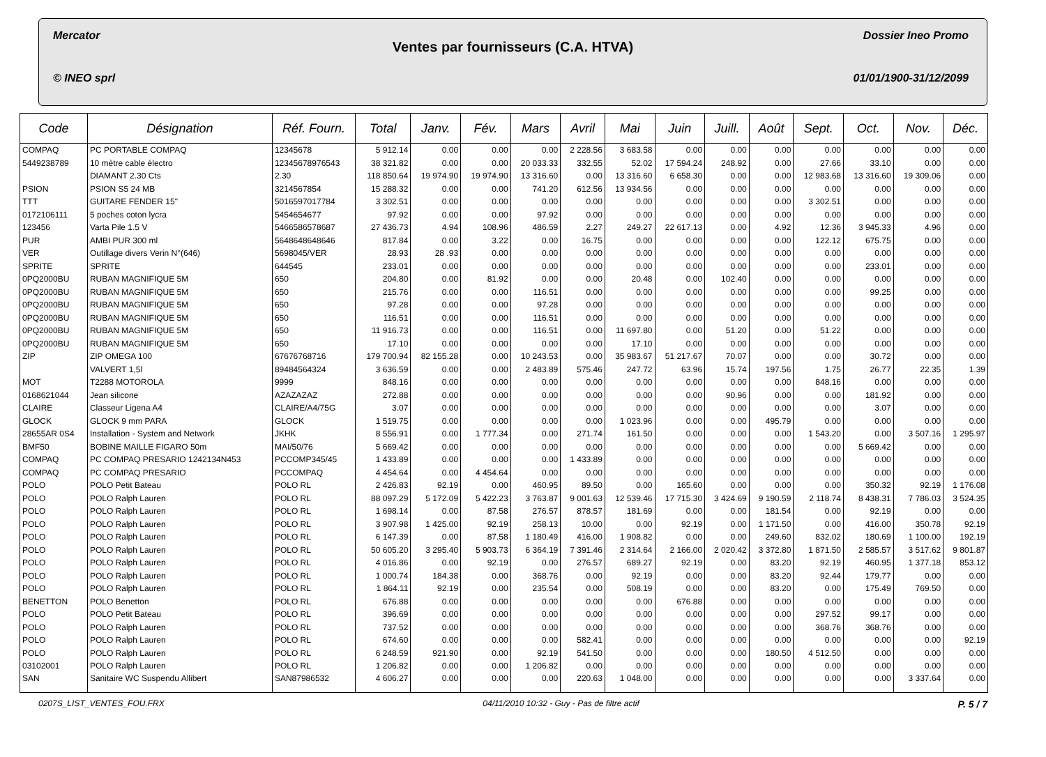Mercator Dossier Ineo Promo
Ventes par fournisseurs (C.A. HTVA)
© INEO sprl 01/01/1900-31/12/2099
| Code | Désignation | Réf. Fourn. | Total | Janv. | Fév. | Mars | Avril | Mai | Juin | Juill. | Août | Sept. | Oct. | Nov. | Déc. |
| --- | --- | --- | --- | --- | --- | --- | --- | --- | --- | --- | --- | --- | --- | --- | --- |
| COMPAQ | PC PORTABLE COMPAQ | 12345678 | 5 912.14 | 0.00 | 0.00 | 0.00 | 2 228.56 | 3 683.58 | 0.00 | 0.00 | 0.00 | 0.00 | 0.00 | 0.00 | 0.00 |
| 5449238789 | 10 mètre cable électro | 12345678976543 | 38 321.82 | 0.00 | 0.00 | 20 033.33 | 332.55 | 52.02 | 17 594.24 | 248.92 | 0.00 | 27.66 | 33.10 | 0.00 | 0.00 |
| | DIAMANT 2.30 Cts | 2.30 | 118 850.64 | 19 974.90 | 19 974.90 | 13 316.60 | 0.00 | 13 316.60 | 6 658.30 | 0.00 | 0.00 | 12 983.68 | 13 316.60 | 19 309.06 | 0.00 |
| PSION | PSION S5 24 MB | 3214567854 | 15 288.32 | 0.00 | 0.00 | 741.20 | 612.56 | 13 934.56 | 0.00 | 0.00 | 0.00 | 0.00 | 0.00 | 0.00 | 0.00 |
| TTT | GUITARE FENDER 15" | 5016597017784 | 3 302.51 | 0.00 | 0.00 | 0.00 | 0.00 | 0.00 | 0.00 | 0.00 | 0.00 | 3 302.51 | 0.00 | 0.00 | 0.00 |
| 0172106111 | 5 poches coton lycra | 5454654677 | 97.92 | 0.00 | 0.00 | 97.92 | 0.00 | 0.00 | 0.00 | 0.00 | 0.00 | 0.00 | 0.00 | 0.00 | 0.00 |
| 123456 | Varta Pile 1.5 V | 5466586578687 | 27 436.73 | 4.94 | 108.96 | 486.59 | 2.27 | 249.27 | 22 617.13 | 0.00 | 4.92 | 12.36 | 3 945.33 | 4.96 | 0.00 |
| PUR | AMBI PUR 300 ml | 5648648648646 | 817.84 | 0.00 | 3.22 | 0.00 | 16.75 | 0.00 | 0.00 | 0.00 | 0.00 | 122.12 | 675.75 | 0.00 | 0.00 |
| VER | Outillage divers Verin N°(646) | 5698045/VER | 28.93 | 28 .93 | 0.00 | 0.00 | 0.00 | 0.00 | 0.00 | 0.00 | 0.00 | 0.00 | 0.00 | 0.00 | 0.00 |
| SPRITE | SPRITE | 644545 | 233.01 | 0.00 | 0.00 | 0.00 | 0.00 | 0.00 | 0.00 | 0.00 | 0.00 | 0.00 | 233.01 | 0.00 | 0.00 |
| 0PQ2000BU | RUBAN MAGNIFIQUE 5M | 650 | 204.80 | 0.00 | 81.92 | 0.00 | 0.00 | 20.48 | 0.00 | 102.40 | 0.00 | 0.00 | 0.00 | 0.00 | 0.00 |
| 0PQ2000BU | RUBAN MAGNIFIQUE 5M | 650 | 215.76 | 0.00 | 0.00 | 116.51 | 0.00 | 0.00 | 0.00 | 0.00 | 0.00 | 0.00 | 99.25 | 0.00 | 0.00 |
| 0PQ2000BU | RUBAN MAGNIFIQUE 5M | 650 | 97.28 | 0.00 | 0.00 | 97.28 | 0.00 | 0.00 | 0.00 | 0.00 | 0.00 | 0.00 | 0.00 | 0.00 | 0.00 |
| 0PQ2000BU | RUBAN MAGNIFIQUE 5M | 650 | 116.51 | 0.00 | 0.00 | 116.51 | 0.00 | 0.00 | 0.00 | 0.00 | 0.00 | 0.00 | 0.00 | 0.00 | 0.00 |
| 0PQ2000BU | RUBAN MAGNIFIQUE 5M | 650 | 11 916.73 | 0.00 | 0.00 | 116.51 | 0.00 | 11 697.80 | 0.00 | 51.20 | 0.00 | 51.22 | 0.00 | 0.00 | 0.00 |
| 0PQ2000BU | RUBAN MAGNIFIQUE 5M | 650 | 17.10 | 0.00 | 0.00 | 0.00 | 0.00 | 17.10 | 0.00 | 0.00 | 0.00 | 0.00 | 0.00 | 0.00 | 0.00 |
| ZIP | ZIP OMEGA 100 | 67676768716 | 179 700.94 | 82 155.28 | 0.00 | 10 243.53 | 0.00 | 35 983.67 | 51 217.67 | 70.07 | 0.00 | 0.00 | 30.72 | 0.00 | 0.00 |
| | VALVERT 1,5l | 89484564324 | 3 636.59 | 0.00 | 0.00 | 2 483.89 | 575.46 | 247.72 | 63.96 | 15.74 | 197.56 | 1.75 | 26.77 | 22.35 | 1.39 |
| MOT | T2288 MOTOROLA | 9999 | 848.16 | 0.00 | 0.00 | 0.00 | 0.00 | 0.00 | 0.00 | 0.00 | 0.00 | 848.16 | 0.00 | 0.00 | 0.00 |
| 0168621044 | Jean silicone | AZAZAZAZ | 272.88 | 0.00 | 0.00 | 0.00 | 0.00 | 0.00 | 0.00 | 90.96 | 0.00 | 0.00 | 181.92 | 0.00 | 0.00 |
| CLAIRE | Classeur Ligena A4 | CLAIRE/A4/75G | 3.07 | 0.00 | 0.00 | 0.00 | 0.00 | 0.00 | 0.00 | 0.00 | 0.00 | 0.00 | 3.07 | 0.00 | 0.00 |
| GLOCK | GLOCK 9 mm PARA | GLOCK | 1 519.75 | 0.00 | 0.00 | 0.00 | 0.00 | 1 023.96 | 0.00 | 0.00 | 495.79 | 0.00 | 0.00 | 0.00 | 0.00 |
| 28655AR 0S4 | Installation - System and Network | JKHK | 8 556.91 | 0.00 | 1 777.34 | 0.00 | 271.74 | 161.50 | 0.00 | 0.00 | 0.00 | 1 543.20 | 0.00 | 3 507.16 | 1 295.97 |
| BMF50 | BOBINE MAILLE FIGARO 50m | MAI/50/76 | 5 669.42 | 0.00 | 0.00 | 0.00 | 0.00 | 0.00 | 0.00 | 0.00 | 0.00 | 0.00 | 5 669.42 | 0.00 | 0.00 |
| COMPAQ | PC COMPAQ PRESARIO 1242134N453 | PCCOMP345/45 | 1 433.89 | 0.00 | 0.00 | 0.00 | 1 433.89 | 0.00 | 0.00 | 0.00 | 0.00 | 0.00 | 0.00 | 0.00 | 0.00 |
| COMPAQ | PC COMPAQ PRESARIO | PCCOMPAQ | 4 454.64 | 0.00 | 4 454.64 | 0.00 | 0.00 | 0.00 | 0.00 | 0.00 | 0.00 | 0.00 | 0.00 | 0.00 | 0.00 |
| POLO | POLO Petit Bateau | POLO RL | 2 426.83 | 92.19 | 0.00 | 460.95 | 89.50 | 0.00 | 165.60 | 0.00 | 0.00 | 0.00 | 350.32 | 92.19 | 1 176.08 |
| POLO | POLO Ralph Lauren | POLO RL | 88 097.29 | 5 172.09 | 5 422.23 | 3 763.87 | 9 001.63 | 12 539.46 | 17 715.30 | 3 424.69 | 9 190.59 | 2 118.74 | 8 438.31 | 7 786.03 | 3 524.35 |
| POLO | POLO Ralph Lauren | POLO RL | 1 698.14 | 0.00 | 87.58 | 276.57 | 878.57 | 181.69 | 0.00 | 0.00 | 181.54 | 0.00 | 92.19 | 0.00 | 0.00 |
| POLO | POLO Ralph Lauren | POLO RL | 3 907.98 | 1 425.00 | 92.19 | 258.13 | 10.00 | 0.00 | 92.19 | 0.00 | 1 171.50 | 0.00 | 416.00 | 350.78 | 92.19 |
| POLO | POLO Ralph Lauren | POLO RL | 6 147.39 | 0.00 | 87.58 | 1 180.49 | 416.00 | 1 908.82 | 0.00 | 0.00 | 249.60 | 832.02 | 180.69 | 1 100.00 | 192.19 |
| POLO | POLO Ralph Lauren | POLO RL | 50 605.20 | 3 295.40 | 5 903.73 | 6 364.19 | 7 391.46 | 2 314.64 | 2 166.00 | 2 020.42 | 3 372.80 | 1 871.50 | 2 585.57 | 3 517.62 | 9 801.87 |
| POLO | POLO Ralph Lauren | POLO RL | 4 016.86 | 0.00 | 92.19 | 0.00 | 276.57 | 689.27 | 92.19 | 0.00 | 83.20 | 92.19 | 460.95 | 1 377.18 | 853.12 |
| POLO | POLO Ralph Lauren | POLO RL | 1 000.74 | 184.38 | 0.00 | 368.76 | 0.00 | 92.19 | 0.00 | 0.00 | 83.20 | 92.44 | 179.77 | 0.00 | 0.00 |
| POLO | POLO Ralph Lauren | POLO RL | 1 864.11 | 92.19 | 0.00 | 235.54 | 0.00 | 508.19 | 0.00 | 0.00 | 83.20 | 0.00 | 175.49 | 769.50 | 0.00 |
| BENETTON | POLO Benetton | POLO RL | 676.88 | 0.00 | 0.00 | 0.00 | 0.00 | 0.00 | 676.88 | 0.00 | 0.00 | 0.00 | 0.00 | 0.00 | 0.00 |
| POLO | POLO Petit Bateau | POLO RL | 396.69 | 0.00 | 0.00 | 0.00 | 0.00 | 0.00 | 0.00 | 0.00 | 0.00 | 297.52 | 99.17 | 0.00 | 0.00 |
| POLO | POLO Ralph Lauren | POLO RL | 737.52 | 0.00 | 0.00 | 0.00 | 0.00 | 0.00 | 0.00 | 0.00 | 0.00 | 368.76 | 368.76 | 0.00 | 0.00 |
| POLO | POLO Ralph Lauren | POLO RL | 674.60 | 0.00 | 0.00 | 0.00 | 582.41 | 0.00 | 0.00 | 0.00 | 0.00 | 0.00 | 0.00 | 0.00 | 92.19 |
| POLO | POLO Ralph Lauren | POLO RL | 6 248.59 | 921.90 | 0.00 | 92.19 | 541.50 | 0.00 | 0.00 | 0.00 | 180.50 | 4 512.50 | 0.00 | 0.00 | 0.00 |
| 03102001 | POLO Ralph Lauren | POLO RL | 1 206.82 | 0.00 | 0.00 | 1 206.82 | 0.00 | 0.00 | 0.00 | 0.00 | 0.00 | 0.00 | 0.00 | 0.00 | 0.00 |
| SAN | Sanitaire WC Suspendu Allibert | SAN87986532 | 4 606.27 | 0.00 | 0.00 | 0.00 | 220.63 | 1 048.00 | 0.00 | 0.00 | 0.00 | 0.00 | 0.00 | 3 337.64 | 0.00 |
0207S_LIST_VENTES_FOU.FRX 04/11/2010 10:32 - Guy - Pas de filtre actif P. 5 / 7